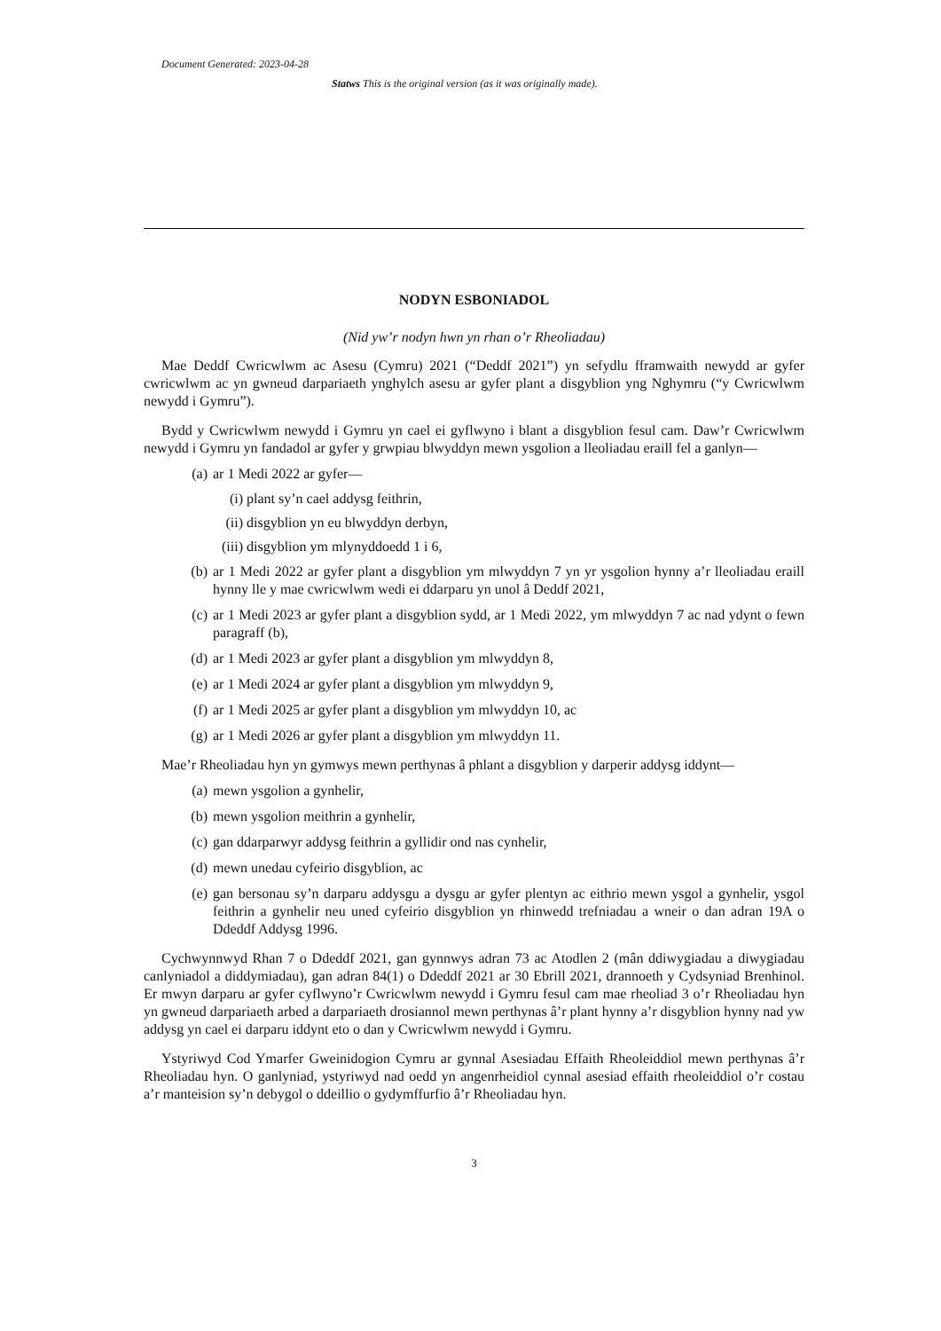Document Generated: 2023-04-28
Statws This is the original version (as it was originally made).
NODYN ESBONIADOL
(Nid yw’r nodyn hwn yn rhan o’r Rheoliadau)
Mae Deddf Cwricwlwm ac Asesu (Cymru) 2021 (“Deddf 2021”) yn sefydlu fframwaith newydd ar gyfer cwricwlwm ac yn gwneud darpariaeth ynghylch asesu ar gyfer plant a disgyblion yng Nghymru (“y Cwricwlwm newydd i Gymru”).
Bydd y Cwricwlwm newydd i Gymru yn cael ei gyflwyno i blant a disgyblion fesul cam. Daw’r Cwricwlwm newydd i Gymru yn fandadol ar gyfer y grwpiau blwyddyn mewn ysgolion a lleoliadau eraill fel a ganlyn—
(a) ar 1 Medi 2022 ar gyfer—
(i) plant sy’n cael addysg feithrin,
(ii) disgyblion yn eu blwyddyn derbyn,
(iii) disgyblion ym mlynyddoedd 1 i 6,
(b) ar 1 Medi 2022 ar gyfer plant a disgyblion ym mlwyddyn 7 yn yr ysgolion hynny a’r lleoliadau eraill hynny lle y mae cwricwlwm wedi ei ddarparu yn unol â Deddf 2021,
(c) ar 1 Medi 2023 ar gyfer plant a disgyblion sydd, ar 1 Medi 2022, ym mlwyddyn 7 ac nad ydynt o fewn paragraff (b),
(d) ar 1 Medi 2023 ar gyfer plant a disgyblion ym mlwyddyn 8,
(e) ar 1 Medi 2024 ar gyfer plant a disgyblion ym mlwyddyn 9,
(f) ar 1 Medi 2025 ar gyfer plant a disgyblion ym mlwyddyn 10, ac
(g) ar 1 Medi 2026 ar gyfer plant a disgyblion ym mlwyddyn 11.
Mae’r Rheoliadau hyn yn gymwys mewn perthynas â phlant a disgyblion y darperir addysg iddynt—
(a) mewn ysgolion a gynhelir,
(b) mewn ysgolion meithrin a gynhelir,
(c) gan ddarparwyr addysg feithrin a gyllidir ond nas cynhelir,
(d) mewn unedau cyfeirio disgyblion, ac
(e) gan bersonau sy’n darparu addysgu a dysgu ar gyfer plentyn ac eithrio mewn ysgol a gynhelir, ysgol feithrin a gynhelir neu uned cyfeirio disgyblion yn rhinwedd trefniadau a wneir o dan adran 19A o Ddeddf Addysg 1996.
Cychwynnwyd Rhan 7 o Ddeddf 2021, gan gynnwys adran 73 ac Atodlen 2 (mân ddiwygiadau a diwygiadau canlyniadol a diddymiadau), gan adran 84(1) o Ddeddf 2021 ar 30 Ebrill 2021, drannoeth y Cydsyniad Brenhinol. Er mwyn darparu ar gyfer cyflwyno’r Cwricwlwm newydd i Gymru fesul cam mae rheoliad 3 o’r Rheoliadau hyn yn gwneud darpariaeth arbed a darpariaeth drosiannol mewn perthynas â’r plant hynny a’r disgyblion hynny nad yw addysg yn cael ei darparu iddynt eto o dan y Cwricwlwm newydd i Gymru.
Ystyriwyd Cod Ymarfer Gweinidogion Cymru ar gynnal Asesiadau Effaith Rheoleiddiol mewn perthynas â’r Rheoliadau hyn. O ganlyniad, ystyriwyd nad oedd yn angenrheidiol cynnal asesiad effaith rheoleiddiol o’r costau a’r manteision sy’n debygol o ddeillio o gydymffurfio â’r Rheoliadau hyn.
3